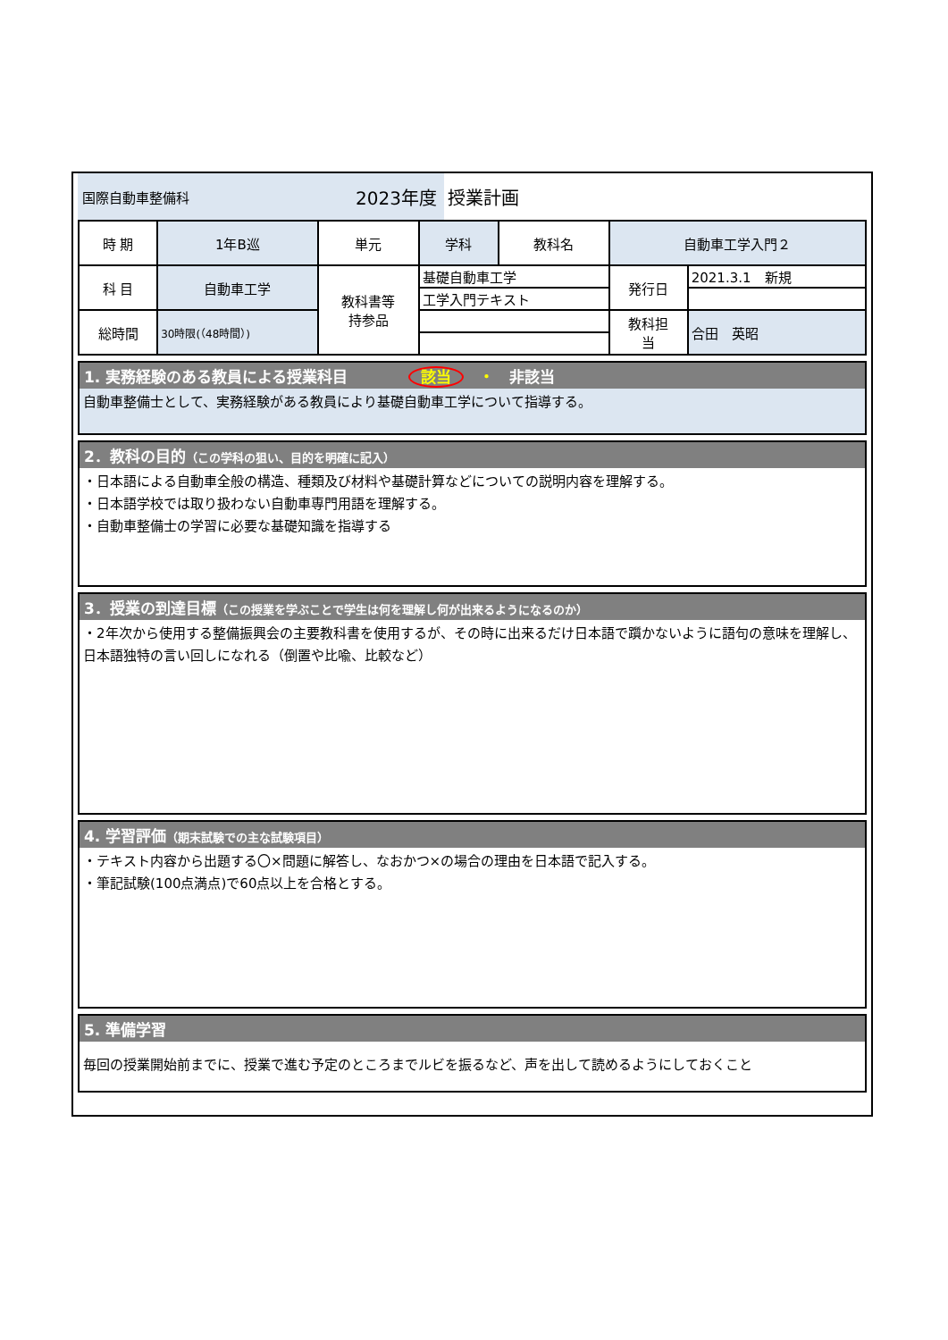国際自動車整備科 2023年度
授業計画
| 時 期 | 1年B巡 | 単元 | 学科 | 教科名 | 自動車工学入門２ | |
| 科 目 | 自動車工学 | 教科書等 持参品 | 基礎自動車工学 | | 発行日 | 2021.3.1 新規 |
| | | | 工学入門テキスト | | | |
| 総時間 | 30時限(（48時間）) | | | | 教科担 当 | 合田 英昭 |
1. 実務経験のある教員による授業科目　　　　該当　・　非該当
自動車整備士として、実務経験がある教員により基礎自動車工学について指導する。
2．教科の目的（この学科の狙い、目的を明確に記入）
・日本語による自動車全般の構造、種類及び材料や基礎計算などについての説明内容を理解する。
・日本語学校では取り扱わない自動車専門用語を理解する。
・自動車整備士の学習に必要な基礎知識を指導する
3．授業の到達目標（この授業を学ぶことで学生は何を理解し何が出来るようになるのか）
・2年次から使用する整備振興会の主要教科書を使用するが、その時に出来るだけ日本語で躓かないように語句の意味を理解し、日本語独特の言い回しになれる（倒置や比喩、比較など）
4. 学習評価（期末試験での主な試験項目）
・テキスト内容から出題する〇×問題に解答し、なおかつ×の場合の理由を日本語で記入する。
・筆記試験(100点満点)で60点以上を合格とする。
5. 準備学習
毎回の授業開始前までに、授業で進む予定のところまでルビを振るなど、声を出して読めるようにしておくこと